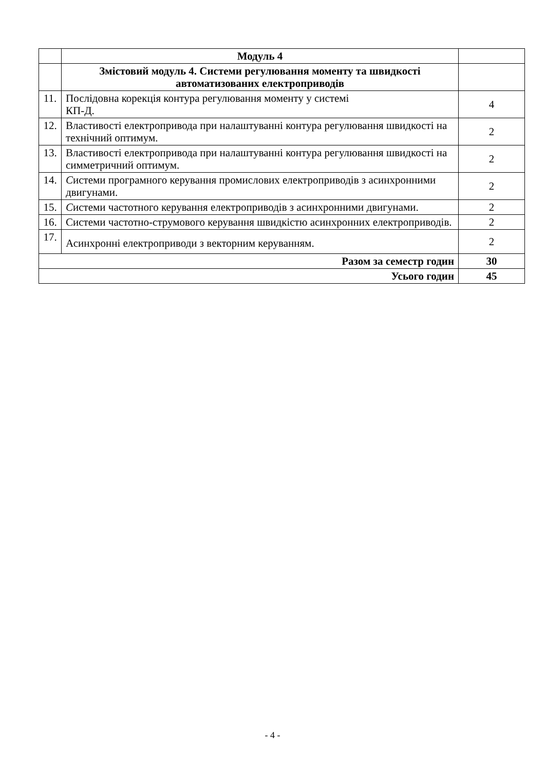| | Модуль 4 | |
| | Змістовий модуль 4. Системи регулювання моменту та швидкості автоматизованих електроприводів | |
| 11. | Послідовна корекція контура регулювання моменту у системі КП-Д. | 4 |
| 12. | Властивості електропривода при налаштуванні контура регулювання швидкості на технічний оптимум. | 2 |
| 13. | Властивості електропривода при налаштуванні контура регулювання швидкості на симметричний оптимум. | 2 |
| 14. | С истеми програмного керування промислових електроприводів з асинхронними двигунами. | 2 |
| 15. | С истеми частотного керування електроприводів з асинхронними двигунами. | 2 |
| 16. | Системи частотно-струмового керування швидкістю асинхронних електроприводів. | 2 |
| 17. | Асинхронні електроприводи з векторним керуванням. | 2 |
| Разом за семестр годин | | 30 |
| Усього годин | | 45 |
- 4 -